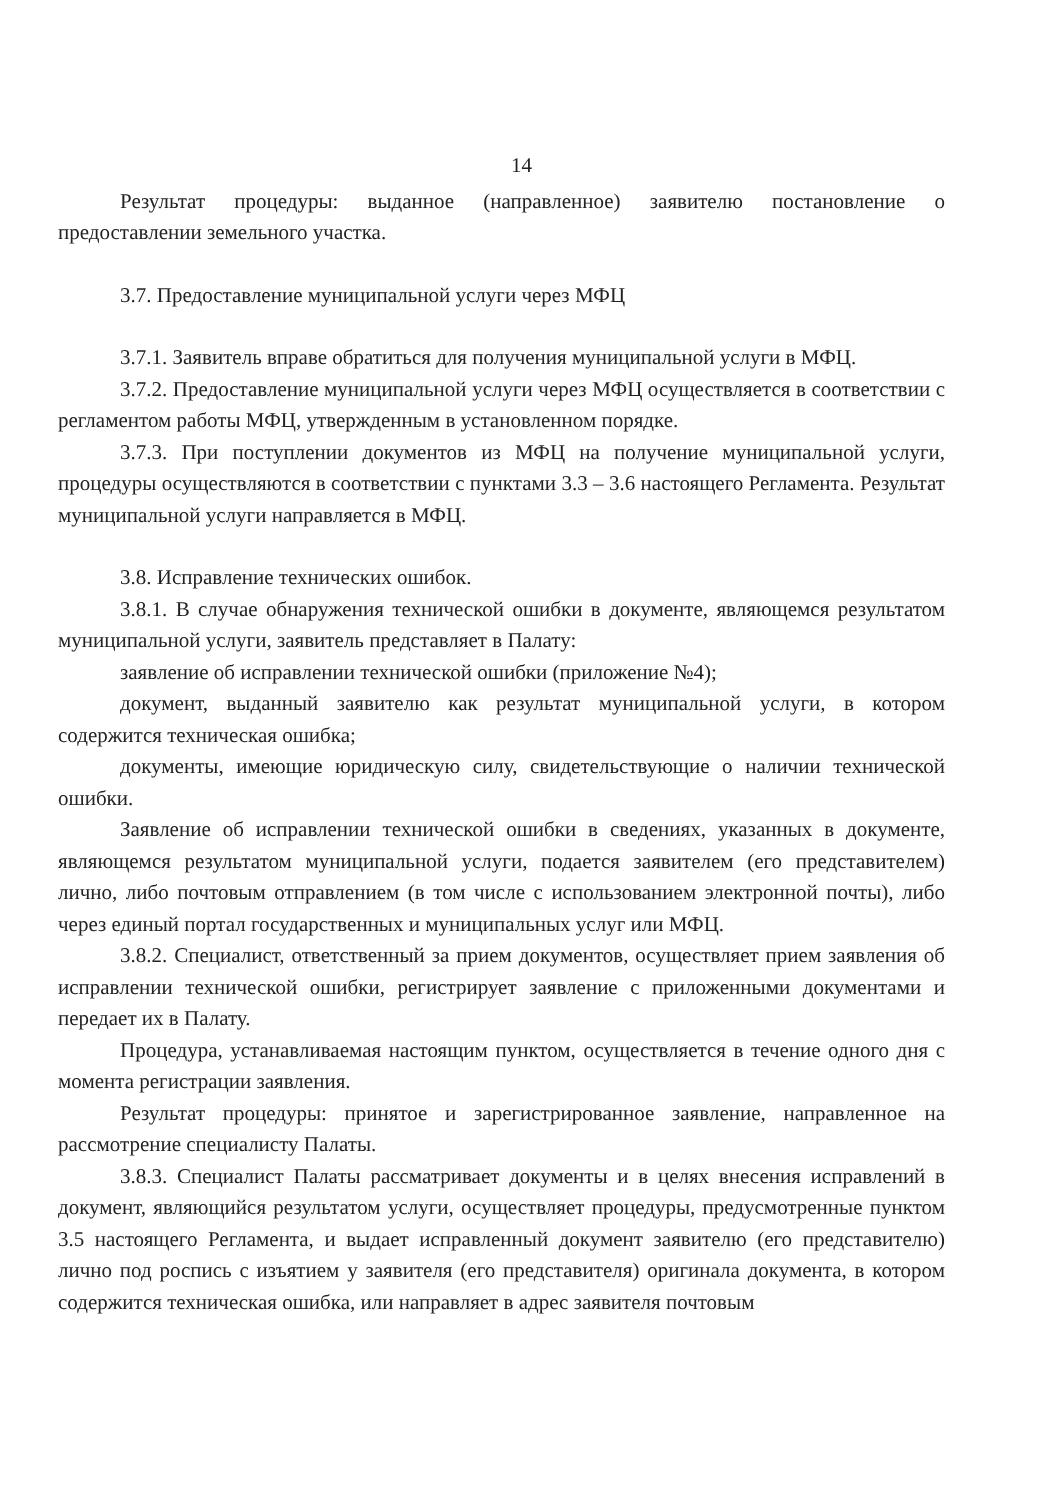14
Результат процедуры: выданное (направленное) заявителю постановление о предоставлении земельного участка.
3.7. Предоставление муниципальной услуги через МФЦ
3.7.1. Заявитель вправе обратиться для получения муниципальной услуги в МФЦ.
3.7.2. Предоставление муниципальной услуги через МФЦ осуществляется в соответствии с регламентом работы МФЦ, утвержденным в установленном порядке.
3.7.3. При поступлении документов из МФЦ на получение муниципальной услуги, процедуры осуществляются в соответствии с пунктами 3.3 – 3.6 настоящего Регламента. Результат муниципальной услуги направляется в МФЦ.
3.8. Исправление технических ошибок.
3.8.1. В случае обнаружения технической ошибки в документе, являющемся результатом муниципальной услуги, заявитель представляет в Палату:
заявление об исправлении технической ошибки (приложение №4);
документ, выданный заявителю как результат муниципальной услуги, в котором содержится техническая ошибка;
документы, имеющие юридическую силу, свидетельствующие о наличии технической ошибки.
Заявление об исправлении технической ошибки в сведениях, указанных в документе, являющемся результатом муниципальной услуги, подается заявителем (его представителем) лично, либо почтовым отправлением (в том числе с использованием электронной почты), либо через единый портал государственных и муниципальных услуг или МФЦ.
3.8.2. Специалист, ответственный за прием документов, осуществляет прием заявления об исправлении технической ошибки, регистрирует заявление с приложенными документами и передает их в Палату.
Процедура, устанавливаемая настоящим пунктом, осуществляется в течение одного дня с момента регистрации заявления.
Результат процедуры: принятое и зарегистрированное заявление, направленное на рассмотрение специалисту Палаты.
3.8.3. Специалист Палаты рассматривает документы и в целях внесения исправлений в документ, являющийся результатом услуги, осуществляет процедуры, предусмотренные пунктом 3.5 настоящего Регламента, и выдает исправленный документ заявителю (его представителю) лично под роспись с изъятием у заявителя (его представителя) оригинала документа, в котором содержится техническая ошибка, или направляет в адрес заявителя почтовым